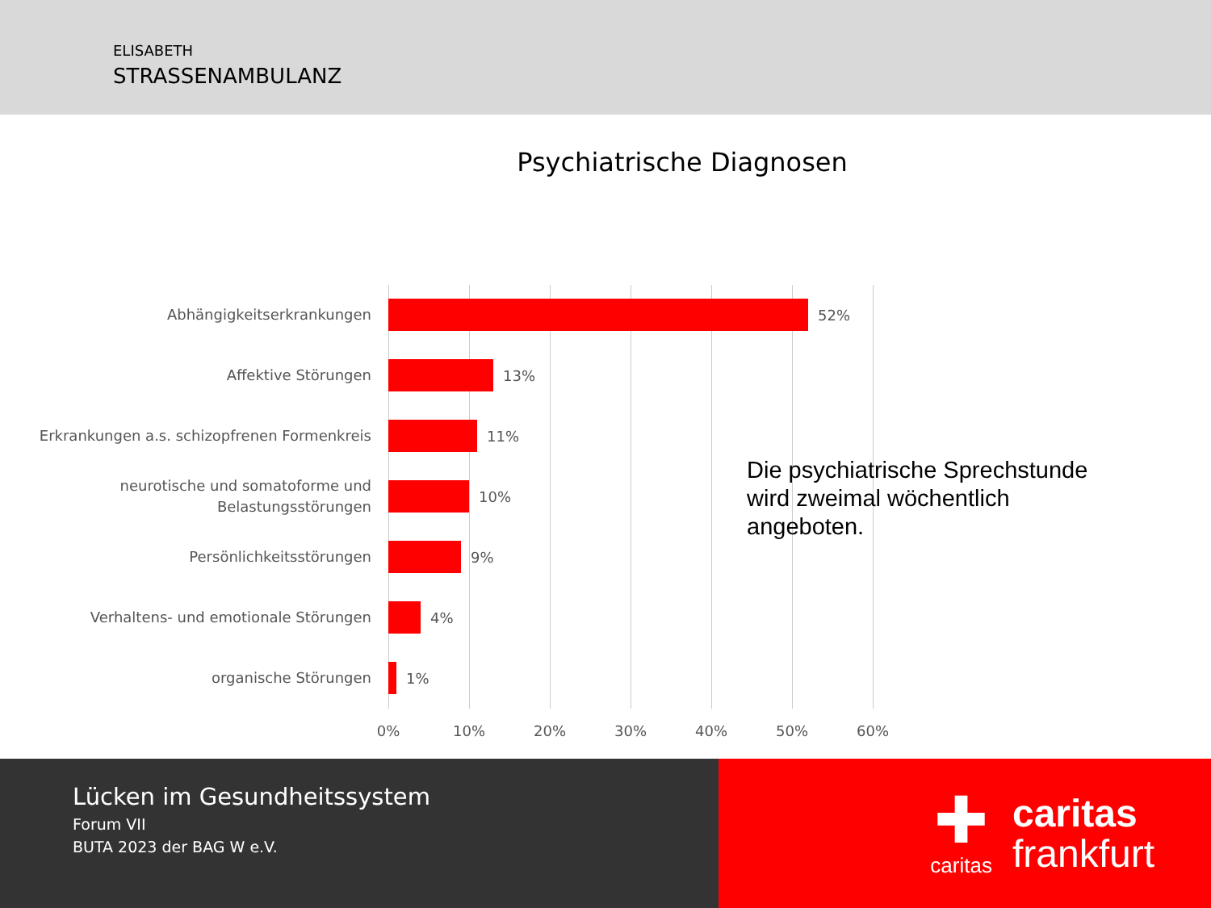ELISABETH
STRASSENAMBULANZ
Psychiatrische Diagnosen
Abhängigkeitserkrankungen
52%
Affektive Störungen
13%
Erkrankungen a.s. schizopfrenen Formenkreis
11%
neurotische und somatoforme und Belastungsstörungen
10%
Persönlichkeitsstörungen
9%
Verhaltens- und emotionale Störungen
4%
organische Störungen
1%
0% 10% 20% 30% 40% 50% 60%
Die psychiatrische Sprechstunde
wird zweimal wöchentlich
angeboten.
Lücken im Gesundheitssystem
Forum VII
BUTA 2023 der BAG W e.V.
✚
caritas
caritas
frankfurt